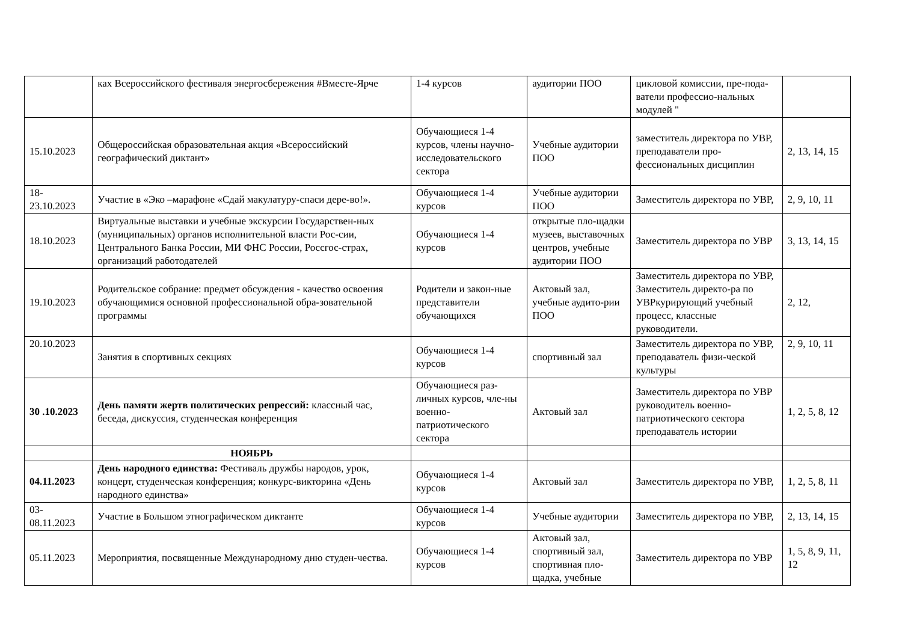| | ках Всероссийского фестиваля энергосбережения #Вместе-Ярче | 1-4 курсов | аудитории ПОО | цикловой комиссии, пре-пода-ватели профессио-нальных модулей " | |
| 15.10.2023 | Общероссийская образовательная акция «Всероссийский географический диктант» | Обучающиеся 1-4 курсов, члены научно-исследовательского сектора | Учебные аудитории ПОО | заместитель директора по УВР, преподаватели про-фессиональных дисциплин | 2, 13, 14, 15 |
| 18-23.10.2023 | Участие в «Эко –марафоне «Сдай макулатуру-спаси дере-во!». | Обучающиеся 1-4 курсов | Учебные аудитории ПОО | Заместитель директора по УВР, | 2, 9, 10, 11 |
| 18.10.2023 | Виртуальные выставки и учебные экскурсии Государствен-ных (муниципальных) органов исполнительной власти Рос-сии, Центрального Банка России, МИ ФНС России, Россгос-страх, организаций работодателей | Обучающиеся 1-4 курсов | открытые пло-щадки музеев, выставочных центров, учебные аудитории ПОО | Заместитель директора по УВР | 3, 13, 14, 15 |
| 19.10.2023 | Родительское собрание: предмет обсуждения - качество освоения обучающимися основной профессиональной обра-зовательной программы | Родители и закон-ные представители обучающихся | Актовый зал, учебные аудито-рии ПОО | Заместитель директора по УВР, Заместитель директо-ра по УВРкурирующий учебный процесс, классные руководители. | 2, 12, |
| 20.10.2023 | Занятия в спортивных секциях | Обучающиеся 1-4 курсов | спортивный зал | Заместитель директора по УВР, преподаватель физи-ческой культуры | 2, 9, 10, 11 |
| 30 .10.2023 | День памяти жертв политических репрессий: классный час, беседа, дискуссия, студенческая конференция | Обучающиеся раз-личных курсов, чле-ны военно-патриотического сектора | Актовый зал | Заместитель директора по УВР руководитель военно-патриотического сектора преподаватель истории | 1, 2, 5, 8, 12 |
| | НОЯБРЬ | | | | |
| 04.11.2023 | День народного единства: Фестиваль дружбы народов, урок, концерт, студенческая конференция; конкурс-викторина «День народного единства» | Обучающиеся 1-4 курсов | Актовый зал | Заместитель директора по УВР, | 1, 2, 5, 8, 11 |
| 03-08.11.2023 | Участие в Большом этнографическом диктанте | Обучающиеся 1-4 курсов | Учебные аудитории | Заместитель директора по УВР, | 2, 13, 14, 15 |
| 05.11.2023 | Мероприятия, посвященные Международному дню студен-чества. | Обучающиеся 1-4 курсов | Актовый зал, спортивный зал, спортивная пло-щадка, учебные | Заместитель директора по УВР | 1, 5, 8, 9, 11, 12 |